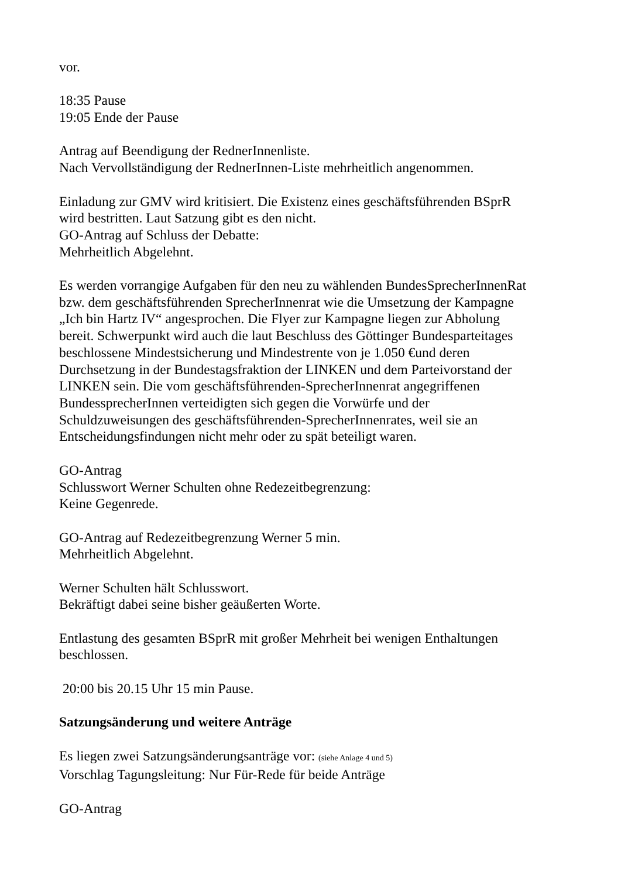vor.
18:35 Pause
19:05 Ende der Pause
Antrag auf Beendigung der RednerInnenliste.
Nach Vervollständigung der RednerInnen-Liste mehrheitlich angenommen.
Einladung zur GMV wird kritisiert. Die Existenz eines geschäftsführenden BSprR
wird bestritten. Laut Satzung gibt es den nicht.
GO-Antrag auf Schluss der Debatte:
Mehrheitlich Abgelehnt.
Es werden vorrangige Aufgaben für den neu zu wählenden BundesSprecherInnenRat
bzw. dem geschäftsführenden SprecherInnenrat wie die Umsetzung der Kampagne
„Ich bin Hartz IV“ angesprochen. Die Flyer zur Kampagne liegen zur Abholung
bereit. Schwerpunkt wird auch die laut Beschluss des Göttinger Bundesparteitages
beschlossene Mindestsicherung und Mindestrente von je 1.050 €und deren
Durchsetzung in der Bundestagsfraktion der LINKEN und dem Parteivorstand der
LINKEN sein. Die vom geschäftsführenden-SprecherInnenrat angegriffenen
BundessprecherInnen verteidigten sich gegen die Vorwürfe und der
Schuldzuweisungen des geschäftsführenden-SprecherInnenrates, weil sie an
Entscheidungsfindungen nicht mehr oder zu spät beteiligt waren.
GO-Antrag
Schlusswort Werner Schulten ohne Redezeitbegrenzung:
Keine Gegenrede.
GO-Antrag auf Redezeitbegrenzung Werner 5 min.
Mehrheitlich Abgelehnt.
Werner Schulten hält Schlusswort.
Bekräftigt dabei seine bisher geäußerten Worte.
Entlastung des gesamten BSprR mit großer Mehrheit bei wenigen Enthaltungen
beschlossen.
20:00 bis 20.15 Uhr 15 min Pause.
Satzungsänderung und weitere Anträge
Es liegen zwei Satzungsänderungsanträge vor: (siehe Anlage 4 und 5)
Vorschlag Tagungsleitung: Nur Für-Rede für beide Anträge
GO-Antrag